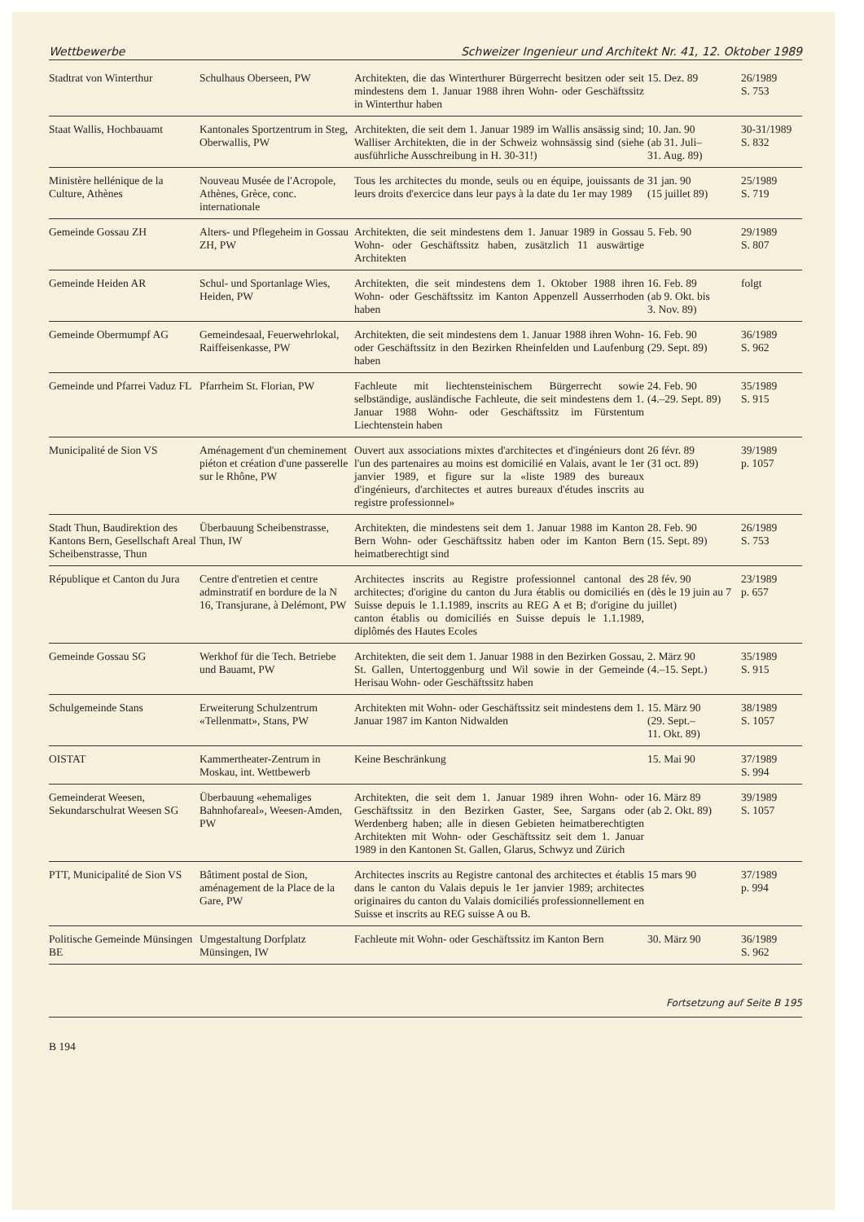Wettbewerbe Schweizer Ingenieur und Architekt Nr. 41, 12. Oktober 1989
| Stadtrat von Winterthur | Schulhaus Oberseen, PW | Architekten, die das Winterthurer Bürgerrecht besitzen oder seit mindestens dem 1. Januar 1988 ihren Wohn- oder Geschäftssitz in Winterthur haben | 15. Dez. 89 | 26/1989 S. 753 |
| Staat Wallis, Hochbauamt | Kantonales Sportzentrum in Steg, Oberwallis, PW | Architekten, die seit dem 1. Januar 1989 im Wallis ansässig sind; Walliser Architekten, die in der Schweiz wohnsässig sind (siehe ausführliche Ausschreibung in H. 30-31!) | 10. Jan. 90 (ab 31. Juli– 31. Aug. 89) | 30-31/1989 S. 832 |
| Ministère hellénique de la Culture, Athènes | Nouveau Musée de l'Acropole, Athènes, Grèce, conc. internationale | Tous les architectes du monde, seuls ou en équipe, jouissants de leurs droits d'exercice dans leur pays à la date du 1er may 1989 | 31 jan. 90 (15 juillet 89) | 25/1989 S. 719 |
| Gemeinde Gossau ZH | Alters- und Pflegeheim in Gossau ZH, PW | Architekten, die seit mindestens dem 1. Januar 1989 in Gossau Wohn- oder Geschäftssitz haben, zusätzlich 11 auswärtige Architekten | 5. Feb. 90 | 29/1989 S. 807 |
| Gemeinde Heiden AR | Schul- und Sportanlage Wies, Heiden, PW | Architekten, die seit mindestens dem 1. Oktober 1988 ihren Wohn- oder Geschäftssitz im Kanton Appenzell Ausserrhoden haben | 16. Feb. 89 (ab 9. Okt. bis 3. Nov. 89) | folgt |
| Gemeinde Obermumpf AG | Gemeindesaal, Feuerwehrlokal, Raiffeisenkasse, PW | Architekten, die seit mindestens dem 1. Januar 1988 ihren Wohn- oder Geschäftssitz in den Bezirken Rheinfelden und Laufenburg haben | 16. Feb. 90 (29. Sept. 89) | 36/1989 S. 962 |
| Gemeinde und Pfarrei Vaduz FL | Pfarrheim St. Florian, PW | Fachleute mit liechtensteinischem Bürgerrecht sowie selbständige, ausländische Fachleute, die seit mindestens dem 1. Januar 1988 Wohn- oder Geschäftssitz im Fürstentum Liechtenstein haben | 24. Feb. 90 (4.–29. Sept. 89) | 35/1989 S. 915 |
| Municipalité de Sion VS | Aménagement d'un cheminement piéton et création d'une passerelle sur le Rhône, PW | Ouvert aux associations mixtes d'architectes et d'ingénieurs dont l'un des partenaires au moins est domicilié en Valais, avant le 1er janvier 1989, et figure sur la «liste 1989 des bureaux d'ingénieurs, d'architectes et autres bureaux d'études inscrits au registre professionnel» | 26 févr. 89 (31 oct. 89) | 39/1989 p. 1057 |
| Stadt Thun, Baudirektion des Kantons Bern, Gesellschaft Areal Scheibenstrasse, Thun | Überbauung Scheibenstrasse, Thun, IW | Architekten, die mindestens seit dem 1. Januar 1988 im Kanton Bern Wohn- oder Geschäftssitz haben oder im Kanton Bern heimatberechtigt sind | 28. Feb. 90 (15. Sept. 89) | 26/1989 S. 753 |
| République et Canton du Jura | Centre d'entretien et centre adminstratif en bordure de la N 16, Transjurane, à Delémont, PW | Architectes inscrits au Registre professionnel cantonal des architectes; d'origine du canton du Jura établis ou domiciliés en Suisse depuis le 1.1.1989, inscrits au REG A et B; d'origine du canton établis ou domiciliés en Suisse depuis le 1.1.1989, diplômés des Hautes Ecoles | 28 fév. 90 (dès le 19 juin au 7 juillet) | 23/1989 p. 657 |
| Gemeinde Gossau SG | Werkhof für die Tech. Betriebe und Bauamt, PW | Architekten, die seit dem 1. Januar 1988 in den Bezirken Gossau, St. Gallen, Untertoggenburg und Wil sowie in der Gemeinde Herisau Wohn- oder Geschäftssitz haben | 2. März 90 (4.–15. Sept.) | 35/1989 S. 915 |
| Schulgemeinde Stans | Erweiterung Schulzentrum «Tellenmatt», Stans, PW | Architekten mit Wohn- oder Geschäftssitz seit mindestens dem 1. Januar 1987 im Kanton Nidwalden | 15. März 90 (29. Sept.– 11. Okt. 89) | 38/1989 S. 1057 |
| OISTAT | Kammertheater-Zentrum in Moskau, int. Wettbewerb | Keine Beschränkung | 15. Mai 90 | 37/1989 S. 994 |
| Gemeinderat Weesen, Sekundarschulrat Weesen SG | Überbauung «ehemaliges Bahnhofareal», Weesen-Amden, PW | Architekten, die seit dem 1. Januar 1989 ihren Wohn- oder Geschäftssitz in den Bezirken Gaster, See, Sargans oder Werdenberg haben; alle in diesen Gebieten heimatberechtigten Architekten mit Wohn- oder Geschäftssitz seit dem 1. Januar 1989 in den Kantonen St. Gallen, Glarus, Schwyz und Zürich | 16. März 89 (ab 2. Okt. 89) | 39/1989 S. 1057 |
| PTT, Municipalité de Sion VS | Bâtiment postal de Sion, aménagement de la Place de la Gare, PW | Architectes inscrits au Registre cantonal des architectes et établis dans le canton du Valais depuis le 1er janvier 1989; architectes originaires du canton du Valais domiciliés professionnellement en Suisse et inscrits au REG suisse A ou B. | 15 mars 90 | 37/1989 p. 994 |
| Politische Gemeinde Münsingen BE | Umgestaltung Dorfplatz Münsingen, IW | Fachleute mit Wohn- oder Geschäftssitz im Kanton Bern | 30. März 90 | 36/1989 S. 962 |
Fortsetzung auf Seite B 195
B 194